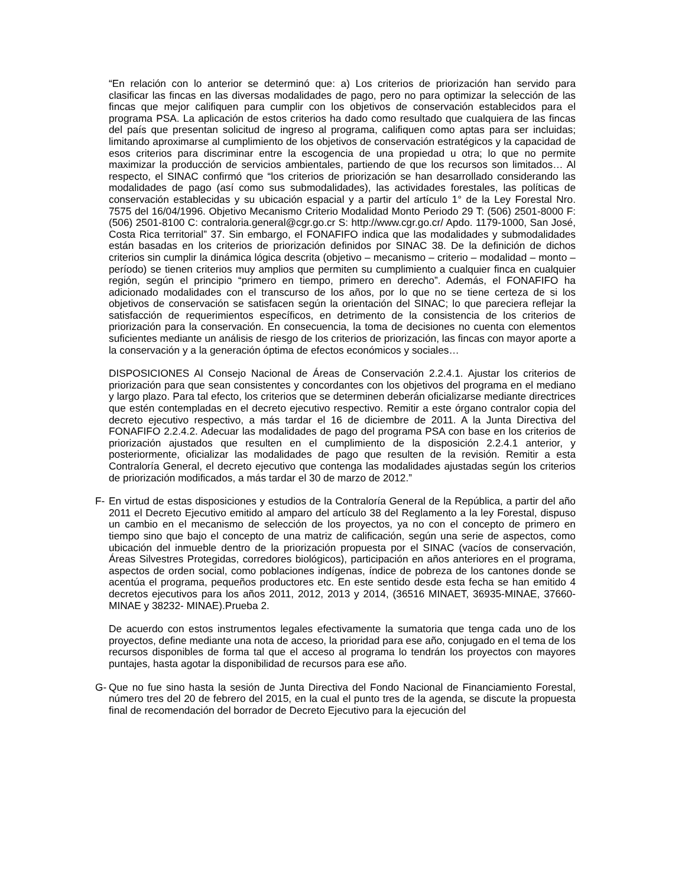“En relación con lo anterior se determinó que: a) Los criterios de priorización han servido para clasificar las fincas en las diversas modalidades de pago, pero no para optimizar la selección de las fincas que mejor califiquen para cumplir con los objetivos de conservación establecidos para el programa PSA. La aplicación de estos criterios ha dado como resultado que cualquiera de las fincas del país que presentan solicitud de ingreso al programa, califiquen como aptas para ser incluidas; limitando aproximarse al cumplimiento de los objetivos de conservación estratégicos y la capacidad de esos criterios para discriminar entre la escogencia de una propiedad u otra; lo que no permite maximizar la producción de servicios ambientales, partiendo de que los recursos son limitados… Al respecto, el SINAC confirmó que “los criterios de priorización se han desarrollado considerando las modalidades de pago (así como sus submodalidades), las actividades forestales, las políticas de conservación establecidas y su ubicación espacial y a partir del artículo 1° de la Ley Forestal Nro. 7575 del 16/04/1996. Objetivo Mecanismo Criterio Modalidad Monto Periodo 29 T: (506) 2501-8000 F: (506) 2501-8100 C: contraloria.general@cgr.go.cr S: http://www.cgr.go.cr/ Apdo. 1179-1000, San José, Costa Rica territorial” 37. Sin embargo, el FONAFIFO indica que las modalidades y submodalidades están basadas en los criterios de priorización definidos por SINAC 38. De la definición de dichos criterios sin cumplir la dinámica lógica descrita (objetivo – mecanismo – criterio – modalidad – monto – período) se tienen criterios muy amplios que permiten su cumplimiento a cualquier finca en cualquier región, según el principio “primero en tiempo, primero en derecho”. Además, el FONAFIFO ha adicionado modalidades con el transcurso de los años, por lo que no se tiene certeza de si los objetivos de conservación se satisfacen según la orientación del SINAC; lo que pareciera reflejar la satisfacción de requerimientos específicos, en detrimento de la consistencia de los criterios de priorización para la conservación. En consecuencia, la toma de decisiones no cuenta con elementos suficientes mediante un análisis de riesgo de los criterios de priorización, las fincas con mayor aporte a la conservación y a la generación óptima de efectos económicos y sociales…
DISPOSICIONES Al Consejo Nacional de Áreas de Conservación 2.2.4.1. Ajustar los criterios de priorización para que sean consistentes y concordantes con los objetivos del programa en el mediano y largo plazo. Para tal efecto, los criterios que se determinen deberán oficializarse mediante directrices que estén contempladas en el decreto ejecutivo respectivo. Remitir a este órgano contralor copia del decreto ejecutivo respectivo, a más tardar el 16 de diciembre de 2011. A la Junta Directiva del FONAFIFO 2.2.4.2. Adecuar las modalidades de pago del programa PSA con base en los criterios de priorización ajustados que resulten en el cumplimiento de la disposición 2.2.4.1 anterior, y posteriormente, oficializar las modalidades de pago que resulten de la revisión. Remitir a esta Contraloría General, el decreto ejecutivo que contenga las modalidades ajustadas según los criterios de priorización modificados, a más tardar el 30 de marzo de 2012.”
F- En virtud de estas disposiciones y estudios de la Contraloría General de la República, a partir del año 2011 el Decreto Ejecutivo emitido al amparo del artículo 38 del Reglamento a la ley Forestal, dispuso un cambio en el mecanismo de selección de los proyectos, ya no con el concepto de primero en tiempo sino que bajo el concepto de una matriz de calificación, según una serie de aspectos, como ubicación del inmueble dentro de la priorización propuesta por el SINAC (vacíos de conservación, Áreas Silvestres Protegidas, corredores biológicos), participación en años anteriores en el programa, aspectos de orden social, como poblaciones indígenas, índice de pobreza de los cantones donde se acentúa el programa, pequeños productores etc. En este sentido desde esta fecha se han emitido 4 decretos ejecutivos para los años 2011, 2012, 2013 y 2014, (36516 MINAET, 36935-MINAE, 37660- MINAE y 38232- MINAE).Prueba 2.
De acuerdo con estos instrumentos legales efectivamente la sumatoria que tenga cada uno de los proyectos, define mediante una nota de acceso, la prioridad para ese año, conjugado en el tema de los recursos disponibles de forma tal que el acceso al programa lo tendrán los proyectos con mayores puntajes, hasta agotar la disponibilidad de recursos para ese año.
G- Que no fue sino hasta la sesión de Junta Directiva del Fondo Nacional de Financiamiento Forestal, número tres del 20 de febrero del 2015, en la cual el punto tres de la agenda, se discute la propuesta final de recomendación del borrador de Decreto Ejecutivo para la ejecución del